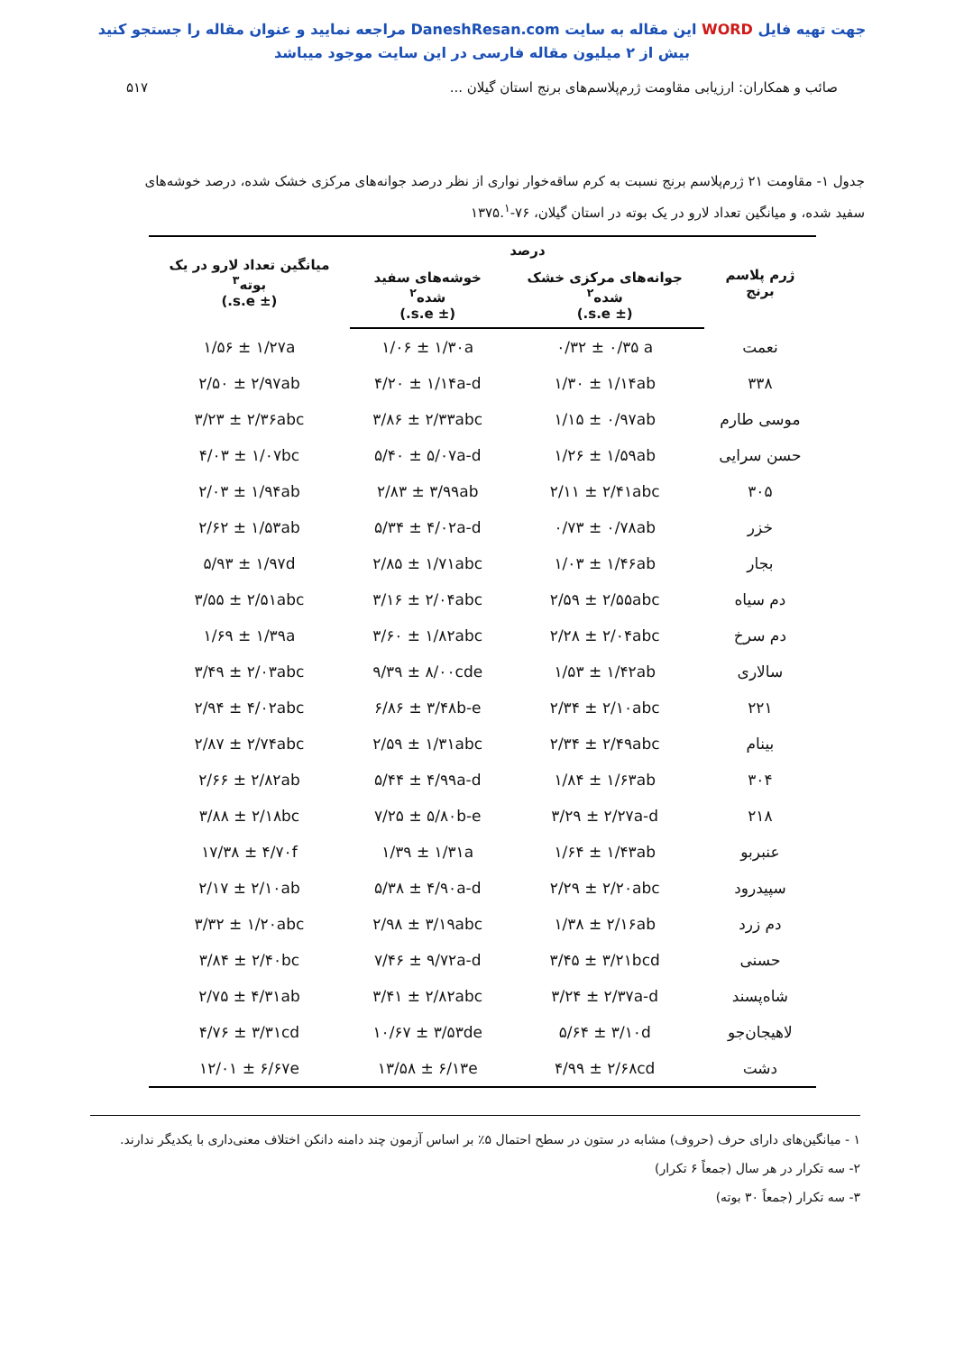جهت تهیه فایل WORD این مقاله به سایت DaneshResan.com مراجعه نمایید و عنوان مقاله را جستجو کنید
بیش از ۲ میلیون مقاله فارسی در این سایت موجود میباشد
صائب و همکاران: ارزیابی مقاومت ژرم‌پلاسم‌های برنج استان گیلان ... ۵۱۷
جدول ۱- مقاومت ۲۱ ژرم‌پلاسم برنج نسبت به کرم ساقه‌خوار نواری از نظر درصد جوانه‌های مرکزی خشک شده، درصد خوشه‌های سفید شده، و میانگین تعداد لارو در یک بوته در استان گیلان، ۷۶-۱۳۷۵.<sup>۱</sup>
| ژرم پلاسم برنج | درصد | | میانگین تعداد لارو در یک بوته<sup>۳</sup> (± s.e.) |
| --- | --- | --- | --- |
| | جوانه‌های مرکزی خشک شده<sup>۲</sup> (± s.e.) | خوشه‌های سفید شده<sup>۲</sup> (± s.e.) | |
| نعمت | ۰/۳۲ ± ۰/۳۵ a | ۱/۰۶ ± ۱/۳۰a | ۱/۵۶ ± ۱/۲۷a |
| ۳۳۸ | ۱/۳۰ ± ۱/۱۴ab | ۴/۲۰ ± ۱/۱۴a-d | ۲/۵۰ ± ۲/۹۷ab |
| موسی طارم | ۱/۱۵ ± ۰/۹۷ab | ۳/۸۶ ± ۲/۳۳abc | ۳/۲۳ ± ۲/۳۶abc |
| حسن سرایی | ۱/۲۶ ± ۱/۵۹ab | ۵/۴۰ ± ۵/۰۷a-d | ۴/۰۳ ± ۱/۰۷bc |
| ۳۰۵ | ۲/۱۱ ± ۲/۴۱abc | ۲/۸۳ ± ۳/۹۹ab | ۲/۰۳ ± ۱/۹۴ab |
| خزر | ۰/۷۳ ± ۰/۷۸ab | ۵/۳۴ ± ۴/۰۲a-d | ۲/۶۲ ± ۱/۵۳ab |
| بجار | ۱/۰۳ ± ۱/۴۶ab | ۲/۸۵ ± ۱/۷۱abc | ۵/۹۳ ± ۱/۹۷d |
| دم سیاه | ۲/۵۹ ± ۲/۵۵abc | ۳/۱۶ ± ۲/۰۴abc | ۳/۵۵ ± ۲/۵۱abc |
| دم سرخ | ۲/۲۸ ± ۲/۰۴abc | ۳/۶۰ ± ۱/۸۲abc | ۱/۶۹ ± ۱/۳۹a |
| سالاری | ۱/۵۳ ± ۱/۴۲ab | ۹/۳۹ ± ۸/۰۰cde | ۳/۴۹ ± ۲/۰۳abc |
| ۲۲۱ | ۲/۳۴ ± ۲/۱۰abc | ۶/۸۶ ± ۳/۴۸b-e | ۲/۹۴ ± ۴/۰۲abc |
| بینام | ۲/۳۴ ± ۲/۴۹abc | ۲/۵۹ ± ۱/۳۱abc | ۲/۸۷ ± ۲/۷۴abc |
| ۳۰۴ | ۱/۸۴ ± ۱/۶۳ab | ۵/۴۴ ± ۴/۹۹a-d | ۲/۶۶ ± ۲/۸۲ab |
| ۲۱۸ | ۳/۲۹ ± ۲/۲۷a-d | ۷/۲۵ ± ۵/۸۰b-e | ۳/۸۸ ± ۲/۱۸bc |
| عنبربو | ۱/۶۴ ± ۱/۴۳ab | ۱/۳۹ ± ۱/۳۱a | ۱۷/۳۸ ± ۴/۷۰f |
| سپیدرود | ۲/۲۹ ± ۲/۲۰abc | ۵/۳۸ ± ۴/۹۰a-d | ۲/۱۷ ± ۲/۱۰ab |
| دم زرد | ۱/۳۸ ± ۲/۱۶ab | ۲/۹۸ ± ۳/۱۹abc | ۳/۳۲ ± ۱/۲۰abc |
| حسنی | ۳/۴۵ ± ۳/۲۱bcd | ۷/۴۶ ± ۹/۷۲a-d | ۳/۸۴ ± ۲/۴۰bc |
| شاه‌پسند | ۳/۲۴ ± ۲/۳۷a-d | ۳/۴۱ ± ۲/۸۲abc | ۲/۷۵ ± ۴/۳۱ab |
| لاهیجان‌جو | ۵/۶۴ ± ۳/۱۰d | ۱۰/۶۷ ± ۳/۵۳de | ۴/۷۶ ± ۳/۳۱cd |
| دشت | ۴/۹۹ ± ۲/۶۸cd | ۱۳/۵۸ ± ۶/۱۳e | ۱۲/۰۱ ± ۶/۶۷e |
۱ - میانگین‌های دارای حرف (حروف) مشابه در ستون در سطح احتمال ۵٪ بر اساس آزمون چند دامنه دانکن اختلاف معنی‌داری با یکدیگر ندارند.
۲- سه تکرار در هر سال (جمعاً ۶ تکرار)
۳- سه تکرار (جمعاً ۳۰ بوته)